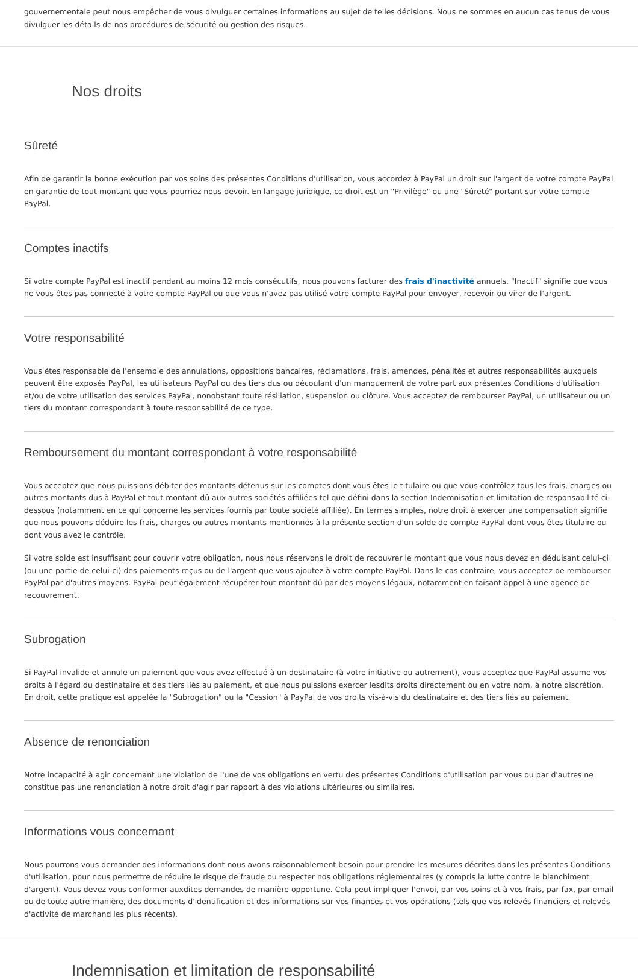gouvernementale peut nous empêcher de vous divulguer certaines informations au sujet de telles décisions. Nous ne sommes en aucun cas tenus de vous divulguer les détails de nos procédures de sécurité ou gestion des risques.
Nos droits
Sûreté
Afin de garantir la bonne exécution par vos soins des présentes Conditions d'utilisation, vous accordez à PayPal un droit sur l'argent de votre compte PayPal en garantie de tout montant que vous pourriez nous devoir. En langage juridique, ce droit est un "Privilège" ou une "Sûreté" portant sur votre compte PayPal.
Comptes inactifs
Si votre compte PayPal est inactif pendant au moins 12 mois consécutifs, nous pouvons facturer des frais d'inactivité annuels. "Inactif" signifie que vous ne vous êtes pas connecté à votre compte PayPal ou que vous n'avez pas utilisé votre compte PayPal pour envoyer, recevoir ou virer de l'argent.
Votre responsabilité
Vous êtes responsable de l'ensemble des annulations, oppositions bancaires, réclamations, frais, amendes, pénalités et autres responsabilités auxquels peuvent être exposés PayPal, les utilisateurs PayPal ou des tiers dus ou découlant d'un manquement de votre part aux présentes Conditions d'utilisation et/ou de votre utilisation des services PayPal, nonobstant toute résiliation, suspension ou clôture. Vous acceptez de rembourser PayPal, un utilisateur ou un tiers du montant correspondant à toute responsabilité de ce type.
Remboursement du montant correspondant à votre responsabilité
Vous acceptez que nous puissions débiter des montants détenus sur les comptes dont vous êtes le titulaire ou que vous contrôlez tous les frais, charges ou autres montants dus à PayPal et tout montant dû aux autres sociétés affiliées tel que défini dans la section Indemnisation et limitation de responsabilité ci-dessous (notamment en ce qui concerne les services fournis par toute société affiliée). En termes simples, notre droit à exercer une compensation signifie que nous pouvons déduire les frais, charges ou autres montants mentionnés à la présente section d'un solde de compte PayPal dont vous êtes titulaire ou dont vous avez le contrôle.
Si votre solde est insuffisant pour couvrir votre obligation, nous nous réservons le droit de recouvrer le montant que vous nous devez en déduisant celui-ci (ou une partie de celui-ci) des paiements reçus ou de l'argent que vous ajoutez à votre compte PayPal. Dans le cas contraire, vous acceptez de rembourser PayPal par d'autres moyens. PayPal peut également récupérer tout montant dû par des moyens légaux, notamment en faisant appel à une agence de recouvrement.
Subrogation
Si PayPal invalide et annule un paiement que vous avez effectué à un destinataire (à votre initiative ou autrement), vous acceptez que PayPal assume vos droits à l'égard du destinataire et des tiers liés au paiement, et que nous puissions exercer lesdits droits directement ou en votre nom, à notre discrétion. En droit, cette pratique est appelée la "Subrogation" ou la "Cession" à PayPal de vos droits vis-à-vis du destinataire et des tiers liés au paiement.
Absence de renonciation
Notre incapacité à agir concernant une violation de l'une de vos obligations en vertu des présentes Conditions d'utilisation par vous ou par d'autres ne constitue pas une renonciation à notre droit d'agir par rapport à des violations ultérieures ou similaires.
Informations vous concernant
Nous pourrons vous demander des informations dont nous avons raisonnablement besoin pour prendre les mesures décrites dans les présentes Conditions d'utilisation, pour nous permettre de réduire le risque de fraude ou respecter nos obligations réglementaires (y compris la lutte contre le blanchiment d'argent). Vous devez vous conformer auxdites demandes de manière opportune. Cela peut impliquer l'envoi, par vos soins et à vos frais, par fax, par email ou de toute autre manière, des documents d'identification et des informations sur vos finances et vos opérations (tels que vos relevés financiers et relevés d'activité de marchand les plus récents).
Indemnisation et limitation de responsabilité